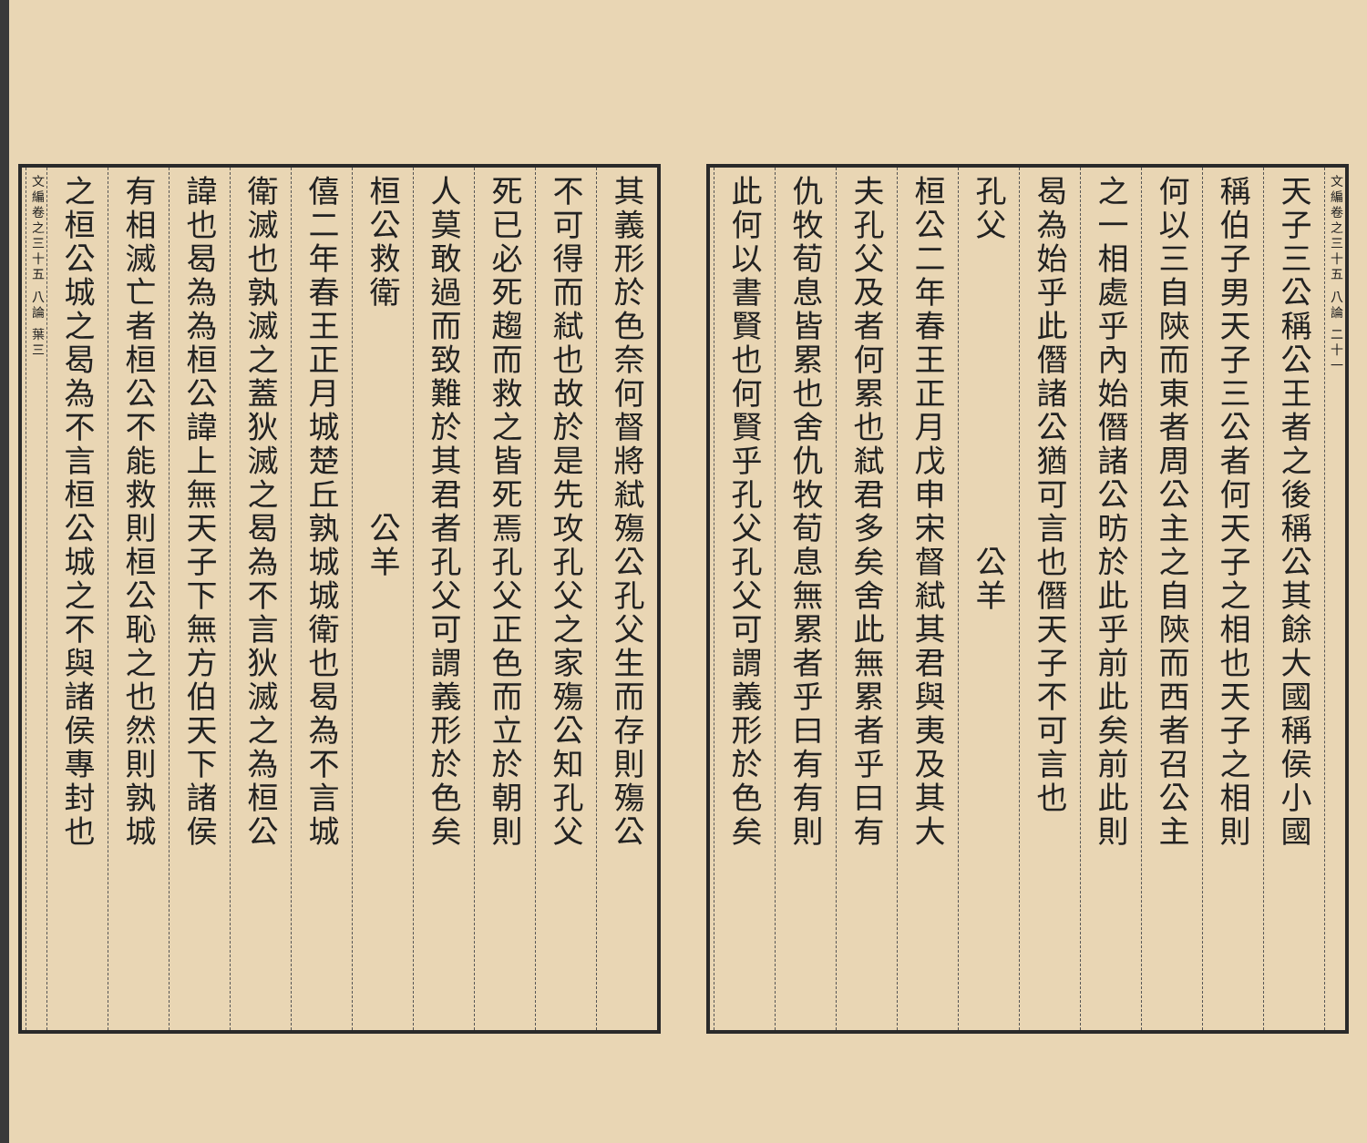文編卷之三十五 八論 二十一
天子三公稱公王者之後稱公其餘大國稱侯小國
稱伯子男天子三公者何天子之相也天子之相則
何以三自陝而東者周公主之自陝而西者召公主
之一相處乎內始僭諸公昉於此乎前此矣前此則
曷為始乎此僭諸公猶可言也僭天子不可言也
孔父　　　　　　　　　公羊
桓公二年春王正月戊申宋督弒其君與夷及其大
夫孔父及者何累也弒君多矣舍此無累者乎曰有
仇牧荀息皆累也舍仇牧荀息無累者乎曰有有則
此何以書賢也何賢乎孔父孔父可謂義形於色矣
其義形於色奈何督將弒殤公孔父生而存則殤公
不可得而弒也故於是先攻孔父之家殤公知孔父
死已必死趨而救之皆死焉孔父正色而立於朝則
人莫敢過而致難於其君者孔父可謂義形於色矣
桓公救衛　　　　　　公羊
僖二年春王正月城楚丘孰城城衛也曷為不言城
衛滅也孰滅之蓋狄滅之曷為不言狄滅之為桓公
諱也曷為為桓公諱上無天子下無方伯天下諸侯
有相滅亡者桓公不能救則桓公恥之也然則孰城
之桓公城之曷為不言桓公城之不與諸侯專封也
文編卷之三十五 八論 葉三